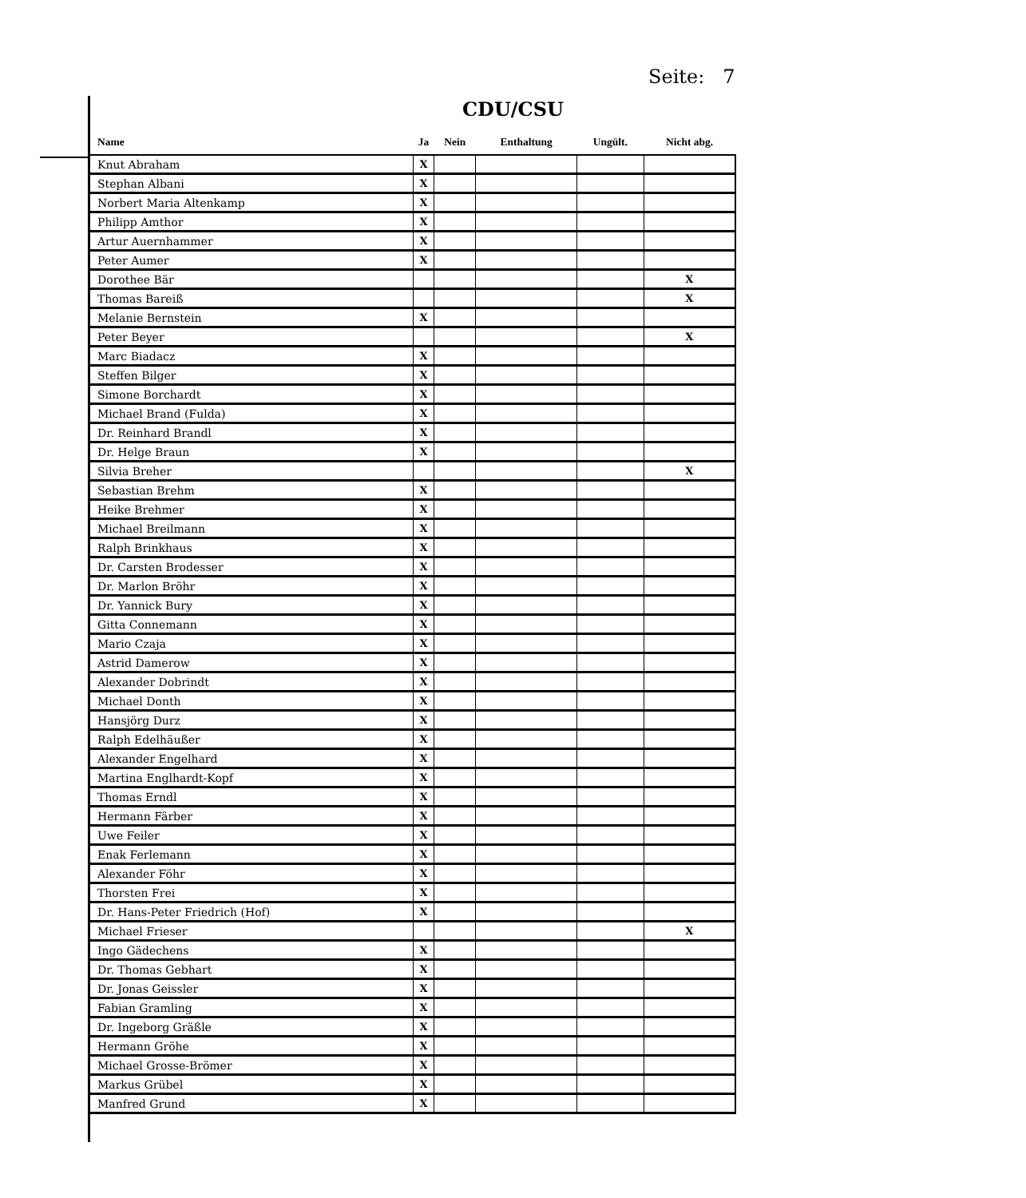Seite: 7
CDU/CSU
| Name | Ja | Nein | Enthaltung | Ungült. | Nicht abg. |
| --- | --- | --- | --- | --- | --- |
| Knut Abraham | X | | | | |
| Stephan Albani | X | | | | |
| Norbert Maria Altenkamp | X | | | | |
| Philipp Amthor | X | | | | |
| Artur Auernhammer | X | | | | |
| Peter Aumer | X | | | | |
| Dorothee Bär | | | | | X |
| Thomas Bareiß | | | | | X |
| Melanie Bernstein | X | | | | |
| Peter Beyer | | | | | X |
| Marc Biadacz | X | | | | |
| Steffen Bilger | X | | | | |
| Simone Borchardt | X | | | | |
| Michael Brand (Fulda) | X | | | | |
| Dr. Reinhard Brandl | X | | | | |
| Dr. Helge Braun | X | | | | |
| Silvia Breher | | | | | X |
| Sebastian Brehm | X | | | | |
| Heike Brehmer | X | | | | |
| Michael Breilmann | X | | | | |
| Ralph Brinkhaus | X | | | | |
| Dr. Carsten Brodesser | X | | | | |
| Dr. Marlon Bröhr | X | | | | |
| Dr. Yannick Bury | X | | | | |
| Gitta Connemann | X | | | | |
| Mario Czaja | X | | | | |
| Astrid Damerow | X | | | | |
| Alexander Dobrindt | X | | | | |
| Michael Donth | X | | | | |
| Hansjörg Durz | X | | | | |
| Ralph Edelhäußer | X | | | | |
| Alexander Engelhard | X | | | | |
| Martina Englhardt-Kopf | X | | | | |
| Thomas Erndl | X | | | | |
| Hermann Färber | X | | | | |
| Uwe Feiler | X | | | | |
| Enak Ferlemann | X | | | | |
| Alexander Föhr | X | | | | |
| Thorsten Frei | X | | | | |
| Dr. Hans-Peter Friedrich (Hof) | X | | | | |
| Michael Frieser | | | | | X |
| Ingo Gädechens | X | | | | |
| Dr. Thomas Gebhart | X | | | | |
| Dr. Jonas Geissler | X | | | | |
| Fabian Gramling | X | | | | |
| Dr. Ingeborg Gräßle | X | | | | |
| Hermann Gröhe | X | | | | |
| Michael Grosse-Brömer | X | | | | |
| Markus Grübel | X | | | | |
| Manfred Grund | X | | | | |